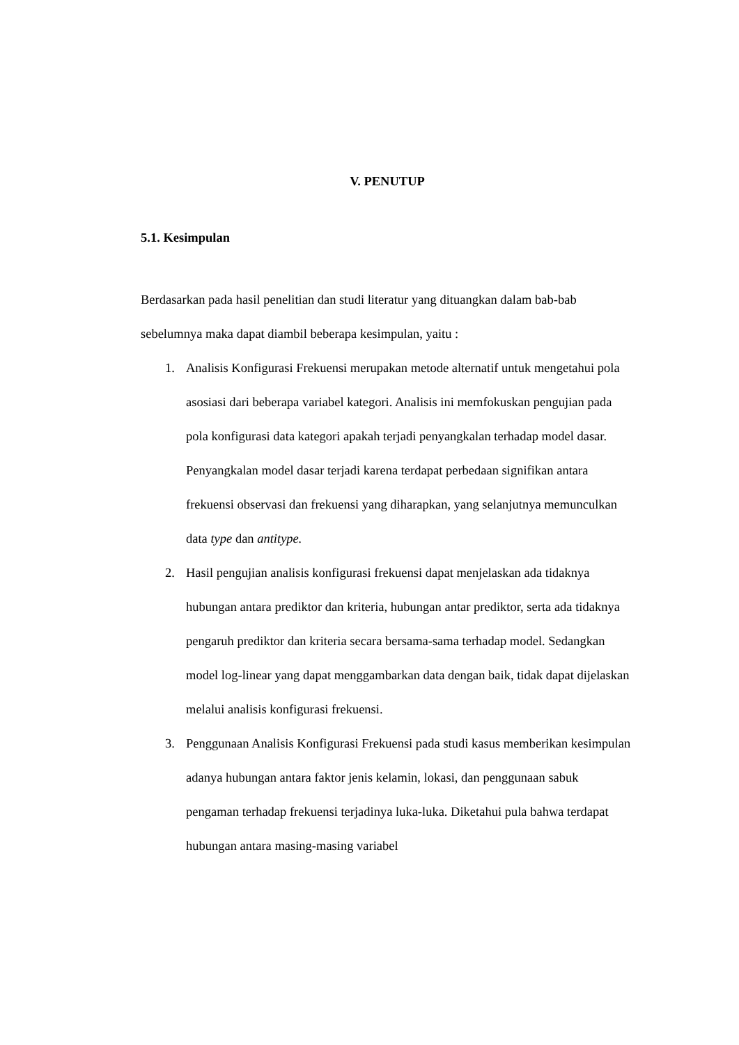V. PENUTUP
5.1. Kesimpulan
Berdasarkan pada hasil penelitian dan studi literatur yang dituangkan dalam bab-bab sebelumnya maka dapat diambil beberapa kesimpulan, yaitu :
1. Analisis Konfigurasi Frekuensi merupakan metode alternatif untuk mengetahui pola asosiasi dari beberapa variabel kategori. Analisis ini memfokuskan pengujian pada pola konfigurasi data kategori apakah terjadi penyangkalan terhadap model dasar. Penyangkalan model dasar terjadi karena terdapat perbedaan signifikan antara frekuensi observasi dan frekuensi yang diharapkan, yang selanjutnya memunculkan data type dan antitype.
2. Hasil pengujian analisis konfigurasi frekuensi dapat menjelaskan ada tidaknya hubungan antara prediktor dan kriteria, hubungan antar prediktor, serta ada tidaknya pengaruh prediktor dan kriteria secara bersama-sama terhadap model. Sedangkan model log-linear yang dapat menggambarkan data dengan baik, tidak dapat dijelaskan melalui analisis konfigurasi frekuensi.
3. Penggunaan Analisis Konfigurasi Frekuensi pada studi kasus memberikan kesimpulan adanya hubungan antara faktor jenis kelamin, lokasi, dan penggunaan sabuk pengaman terhadap frekuensi terjadinya luka-luka. Diketahui pula bahwa terdapat hubungan antara masing-masing variabel